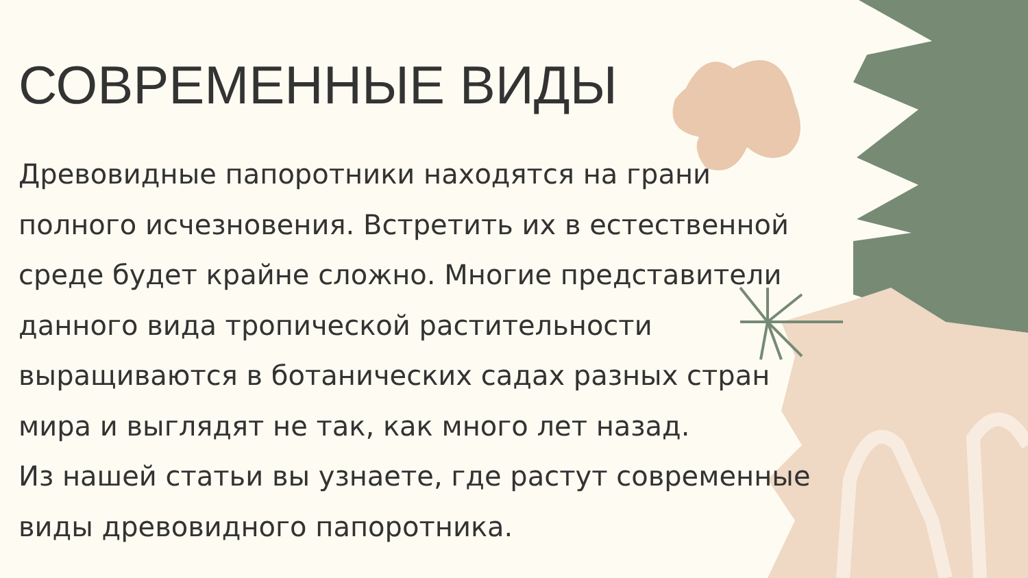СОВРЕМЕННЫЕ ВИДЫ
Древовидные папоротники находятся на грани полного исчезновения. Встретить их в естественной среде будет крайне сложно. Многие представители данного вида тропической растительности выращиваются в ботанических садах разных стран мира и выглядят не так, как много лет назад.
Из нашей статьи вы узнаете, где растут современные виды древовидного папоротника.